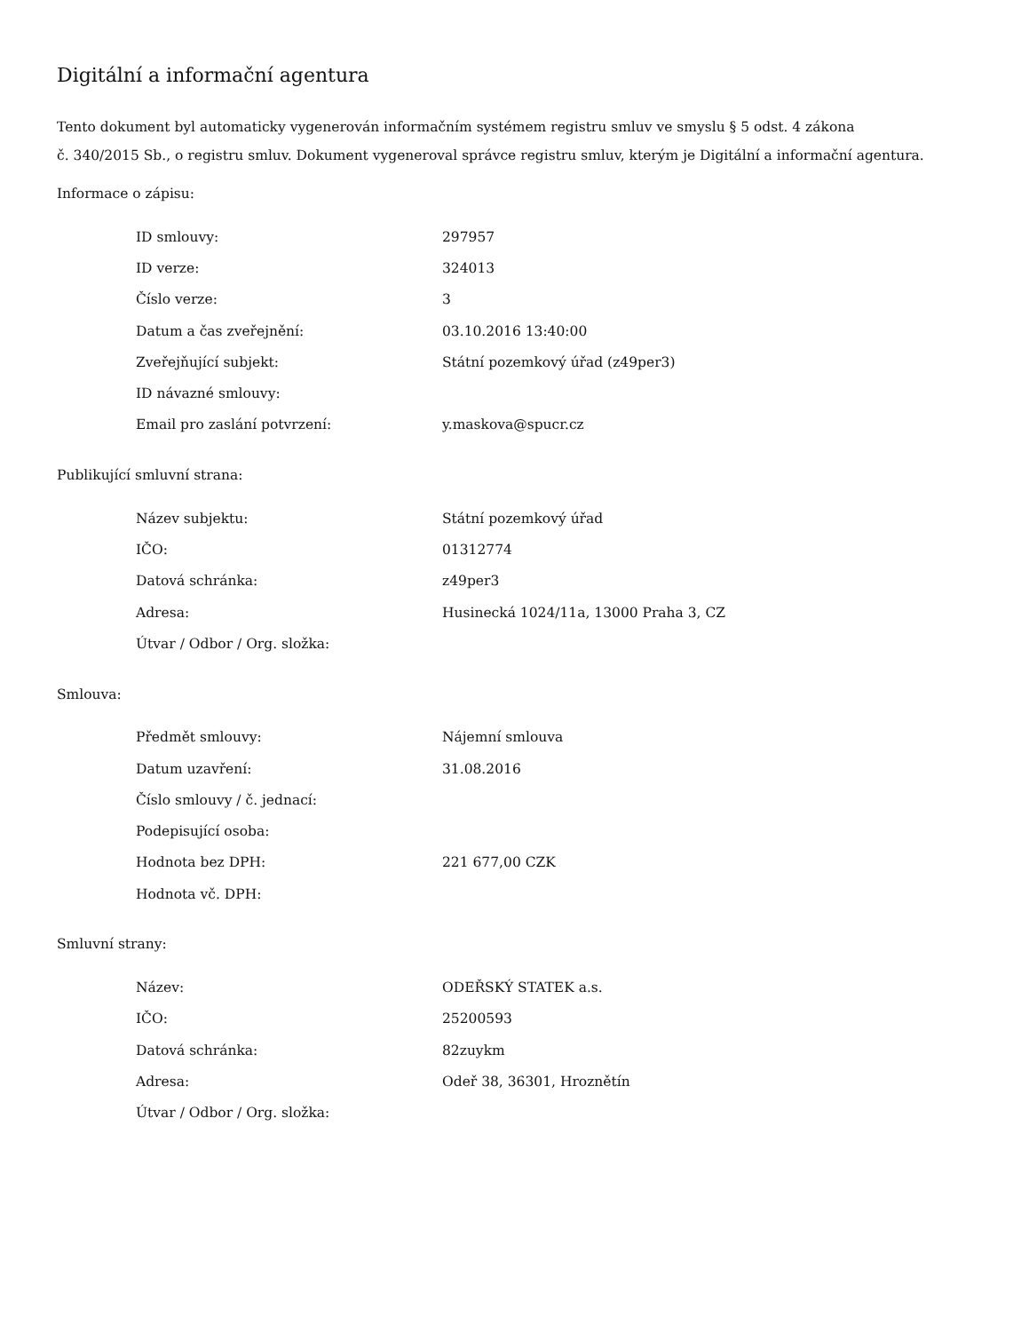Digitální a informační agentura
Tento dokument byl automaticky vygenerován informačním systémem registru smluv ve smyslu § 5 odst. 4 zákona
č. 340/2015 Sb., o registru smluv. Dokument vygeneroval správce registru smluv, kterým je Digitální a informační agentura.
Informace o zápisu:
| ID smlouvy: | 297957 |
| ID verze: | 324013 |
| Číslo verze: | 3 |
| Datum a čas zveřejnění: | 03.10.2016 13:40:00 |
| Zveřejňující subjekt: | Státní pozemkový úřad (z49per3) |
| ID návazné smlouvy: | |
| Email pro zaslání potvrzení: | y.maskova@spucr.cz |
Publikující smluvní strana:
| Název subjektu: | Státní pozemkový úřad |
| IČO: | 01312774 |
| Datová schránka: | z49per3 |
| Adresa: | Husinecká 1024/11a, 13000 Praha 3, CZ |
| Útvar / Odbor / Org. složka: | |
Smlouva:
| Předmět smlouvy: | Nájemní smlouva |
| Datum uzavření: | 31.08.2016 |
| Číslo smlouvy / č. jednací: | |
| Podepisující osoba: | |
| Hodnota bez DPH: | 221 677,00 CZK |
| Hodnota vč. DPH: | |
Smluvní strany:
| Název: | ODEŘSKÝ STATEK a.s. |
| IČO: | 25200593 |
| Datová schránka: | 82zuykm |
| Adresa: | Odeř 38, 36301, Hroznětín |
| Útvar / Odbor / Org. složka: | |